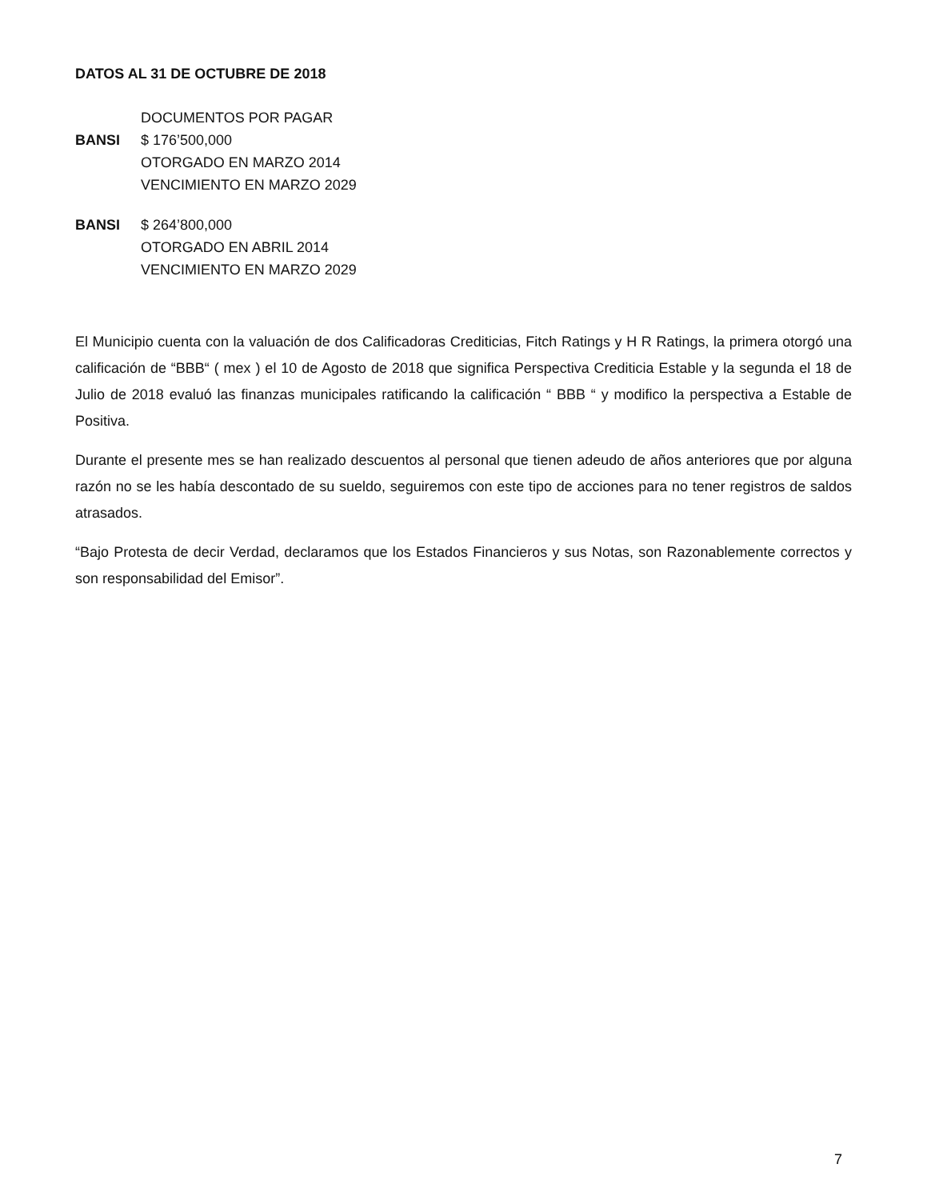DATOS AL 31 DE OCTUBRE DE 2018
DOCUMENTOS POR PAGAR
BANSI $ 176’500,000
OTORGADO EN MARZO 2014
VENCIMIENTO EN MARZO 2029
BANSI $ 264’800,000
OTORGADO EN ABRIL 2014
VENCIMIENTO EN MARZO 2029
El Municipio cuenta con la valuación de dos Calificadoras Crediticias, Fitch Ratings y H R Ratings, la primera otorgó una calificación de “BBB“ ( mex ) el 10 de Agosto de 2018 que significa Perspectiva Crediticia Estable y la segunda el 18 de Julio de 2018 evaluó las finanzas municipales ratificando la calificación “ BBB “ y modifico la perspectiva a Estable de Positiva.
Durante el presente mes se han realizado descuentos al personal que tienen adeudo de años anteriores que por alguna razón no se les había descontado de su sueldo, seguiremos con este tipo de acciones para no tener registros de saldos atrasados.
“Bajo Protesta de decir Verdad, declaramos que los Estados Financieros y sus Notas, son Razonablemente correctos y son responsabilidad del Emisor”.
7